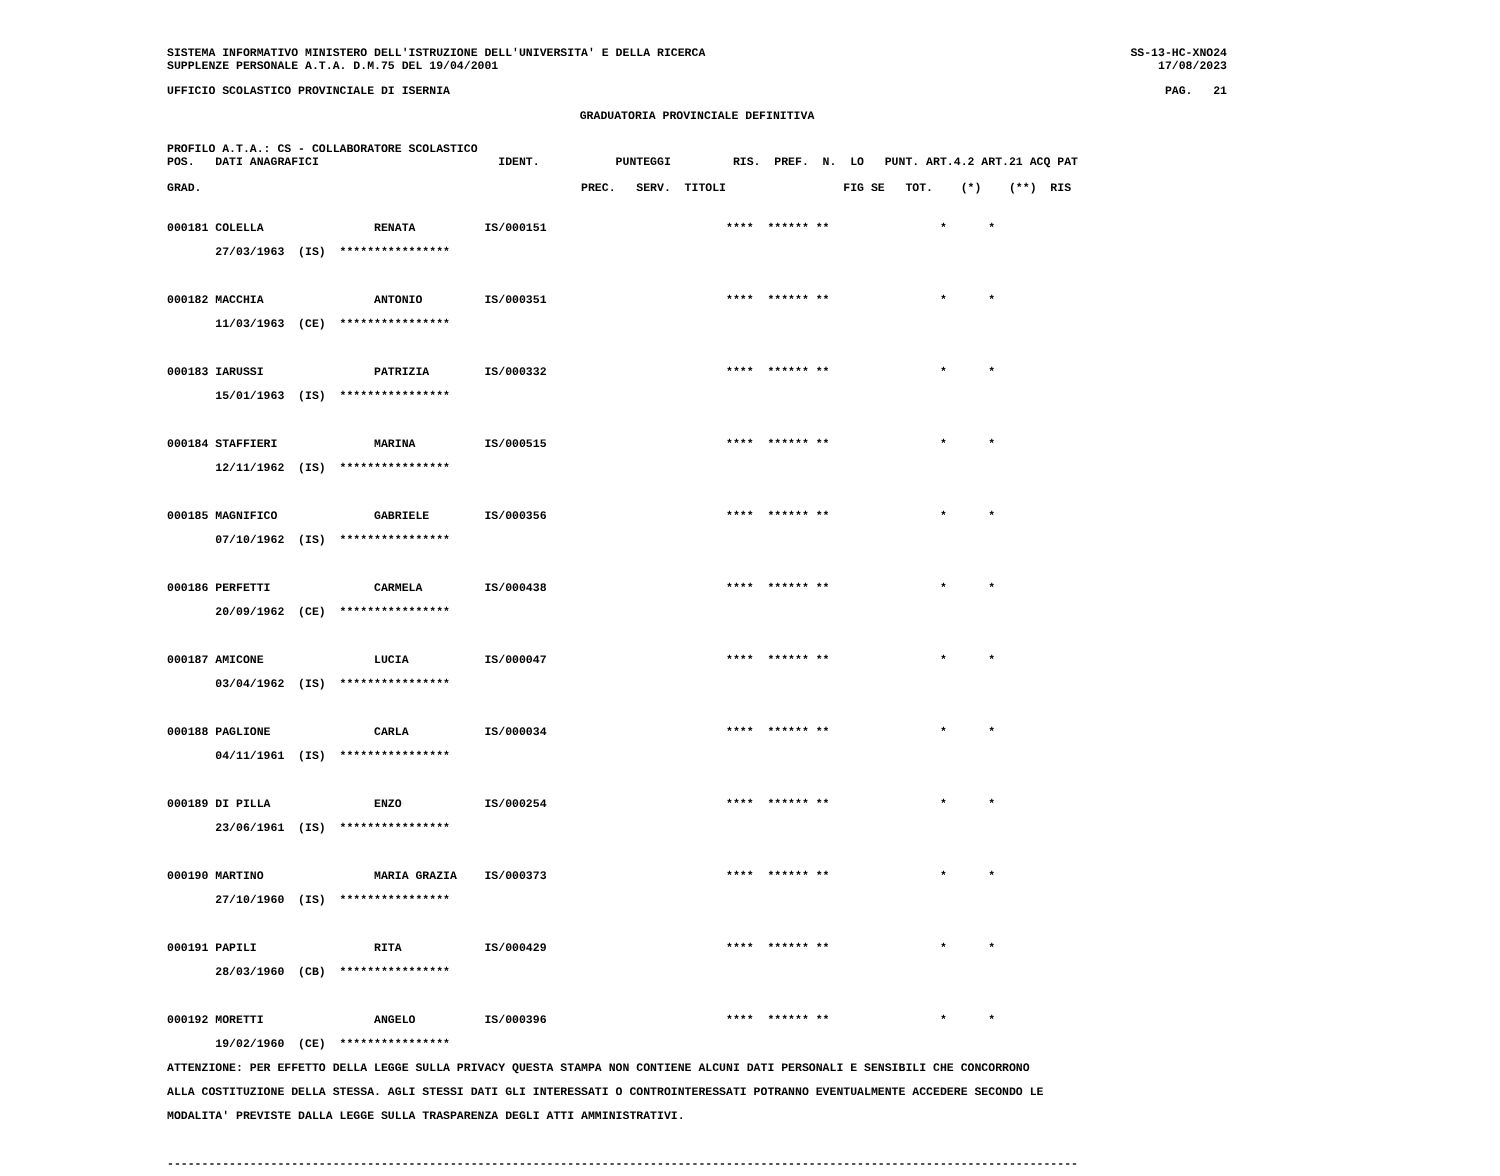SISTEMA INFORMATIVO MINISTERO DELL'ISTRUZIONE DELL'UNIVERSITA' E DELLA RICERCA
SUPPLENZE PERSONALE A.T.A. D.M.75 DEL 19/04/2001
SS-13-HC-XNO24
17/08/2023
UFFICIO SCOLASTICO PROVINCIALE DI ISERNIA
PAG.   21
GRADUATORIA PROVINCIALE DEFINITIVA
PROFILO A.T.A.: CS - COLLABORATORE SCOLASTICO
POS.   DATI ANAGRAFICI                          IDENT.           PUNTEGGI         RIS.  PREF.  N.  LO   PUNT. ART.4.2 ART.21 ACQ PAT

GRAD.                                                       PREC.   SERV.  TITOLI                 FIG SE   TOT.    (*)    (**)  RIS
000181 COLELLA                RENATA          IS/000151                          ****  ****** **                *      *
       27/03/1963  (IS)  ****************

000182 MACCHIA                ANTONIO         IS/000351                          ****  ****** **                *      *
       11/03/1963  (CE)  ****************

000183 IARUSSI                PATRIZIA        IS/000332                          ****  ****** **                *      *
       15/01/1963  (IS)  ****************

000184 STAFFIERI              MARINA          IS/000515                          ****  ****** **                *      *
       12/11/1962  (IS)  ****************

000185 MAGNIFICO              GABRIELE        IS/000356                          ****  ****** **                *      *
       07/10/1962  (IS)  ****************

000186 PERFETTI               CARMELA         IS/000438                          ****  ****** **                *      *
       20/09/1962  (CE)  ****************

000187 AMICONE                LUCIA           IS/000047                          ****  ****** **                *      *
       03/04/1962  (IS)  ****************

000188 PAGLIONE               CARLA           IS/000034                          ****  ****** **                *      *
       04/11/1961  (IS)  ****************

000189 DI PILLA               ENZO            IS/000254                          ****  ****** **                *      *
       23/06/1961  (IS)  ****************

000190 MARTINO                MARIA GRAZIA    IS/000373                          ****  ****** **                *      *
       27/10/1960  (IS)  ****************

000191 PAPILI                 RITA            IS/000429                          ****  ****** **                *      *
       28/03/1960  (CB)  ****************

000192 MORETTI                ANGELO          IS/000396                          ****  ****** **                *      *
       19/02/1960  (CE)  ****************
ATTENZIONE: PER EFFETTO DELLA LEGGE SULLA PRIVACY QUESTA STAMPA NON CONTIENE ALCUNI DATI PERSONALI E SENSIBILI CHE CONCORRONO
ALLA COSTITUZIONE DELLA STESSA. AGLI STESSI DATI GLI INTERESSATI O CONTROINTERESSATI POTRANNO EVENTUALMENTE ACCEDERE SECONDO LE
MODALITA' PREVISTE DALLA LEGGE SULLA TRASPARENZA DEGLI ATTI AMMINISTRATIVI.

------------------------------------------------------------------------------------------------------------------------------------